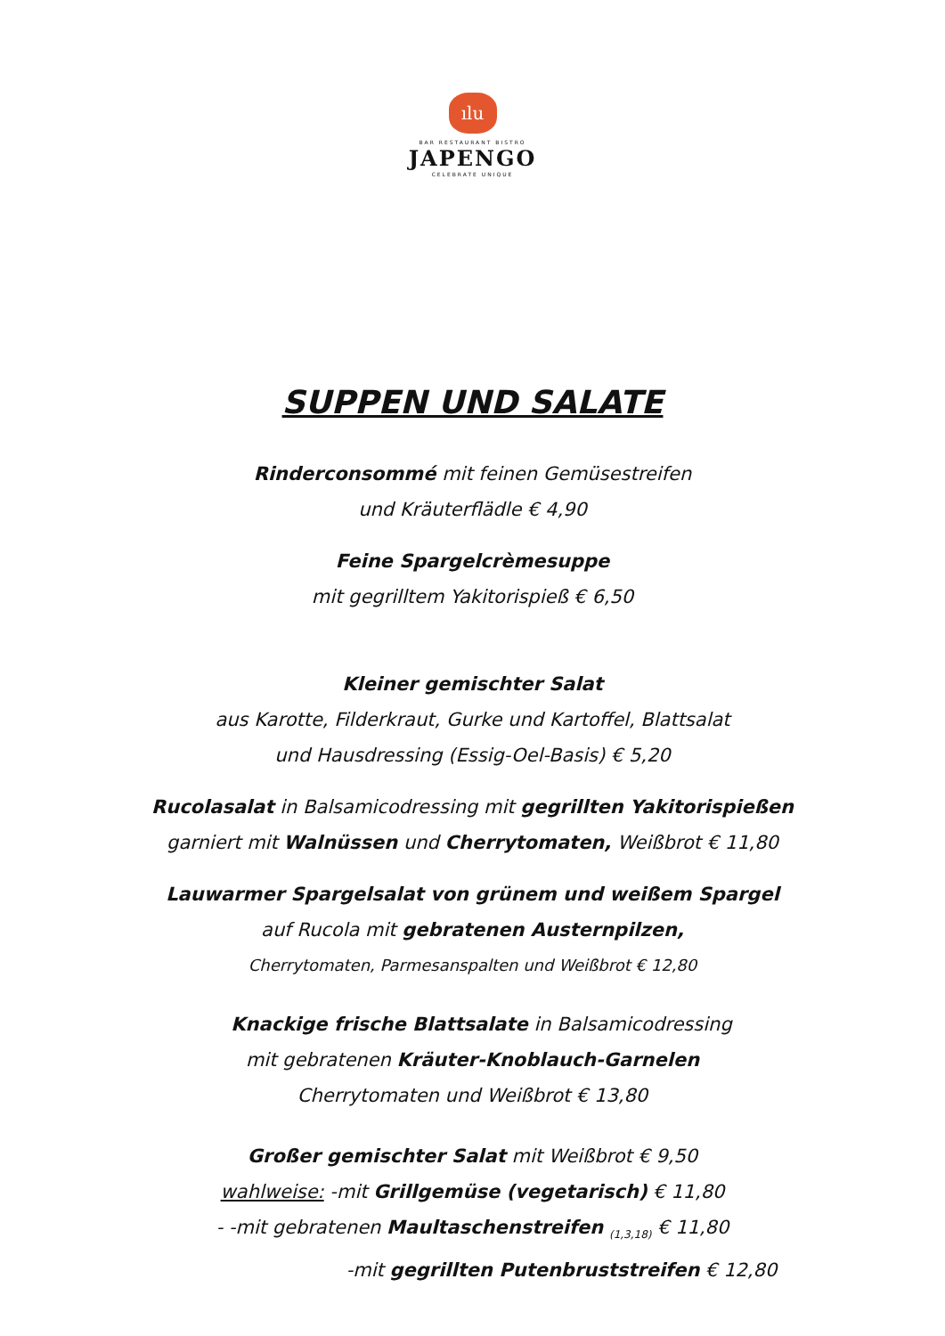ılu
BAR RESTAURANT BISTRO
JAPENGO
CELEBRATE UNIQUE
SUPPEN UND SALATE
Rinderconsommé mit feinen Gemüsestreifen
und Kräuterflädle € 4,90
Feine Spargelcrèmesuppe
mit gegrilltem Yakitorispieß € 6,50
Kleiner gemischter Salat
aus Karotte, Filderkraut, Gurke und Kartoffel, Blattsalat
und Hausdressing (Essig-Oel-Basis) € 5,20
Rucolasalat in Balsamicodressing mit gegrillten Yakitorispießen
garniert mit Walnüssen und Cherrytomaten, Weißbrot € 11,80
Lauwarmer Spargelsalat von grünem und weißem Spargel
auf Rucola mit gebratenen Austernpilzen,
Cherrytomaten, Parmesanspalten und Weißbrot € 12,80
Knackige frische Blattsalate in Balsamicodressing
mit gebratenen Kräuter-Knoblauch-Garnelen
Cherrytomaten und Weißbrot € 13,80
Großer gemischter Salat mit Weißbrot € 9,50
wahlweise: -mit Grillgemüse (vegetarisch) € 11,80
- -mit gebratenen Maultaschenstreifen <sub>(1,3,18)</sub> € 11,80
-mit gegrillten Putenbruststreifen € 12,80